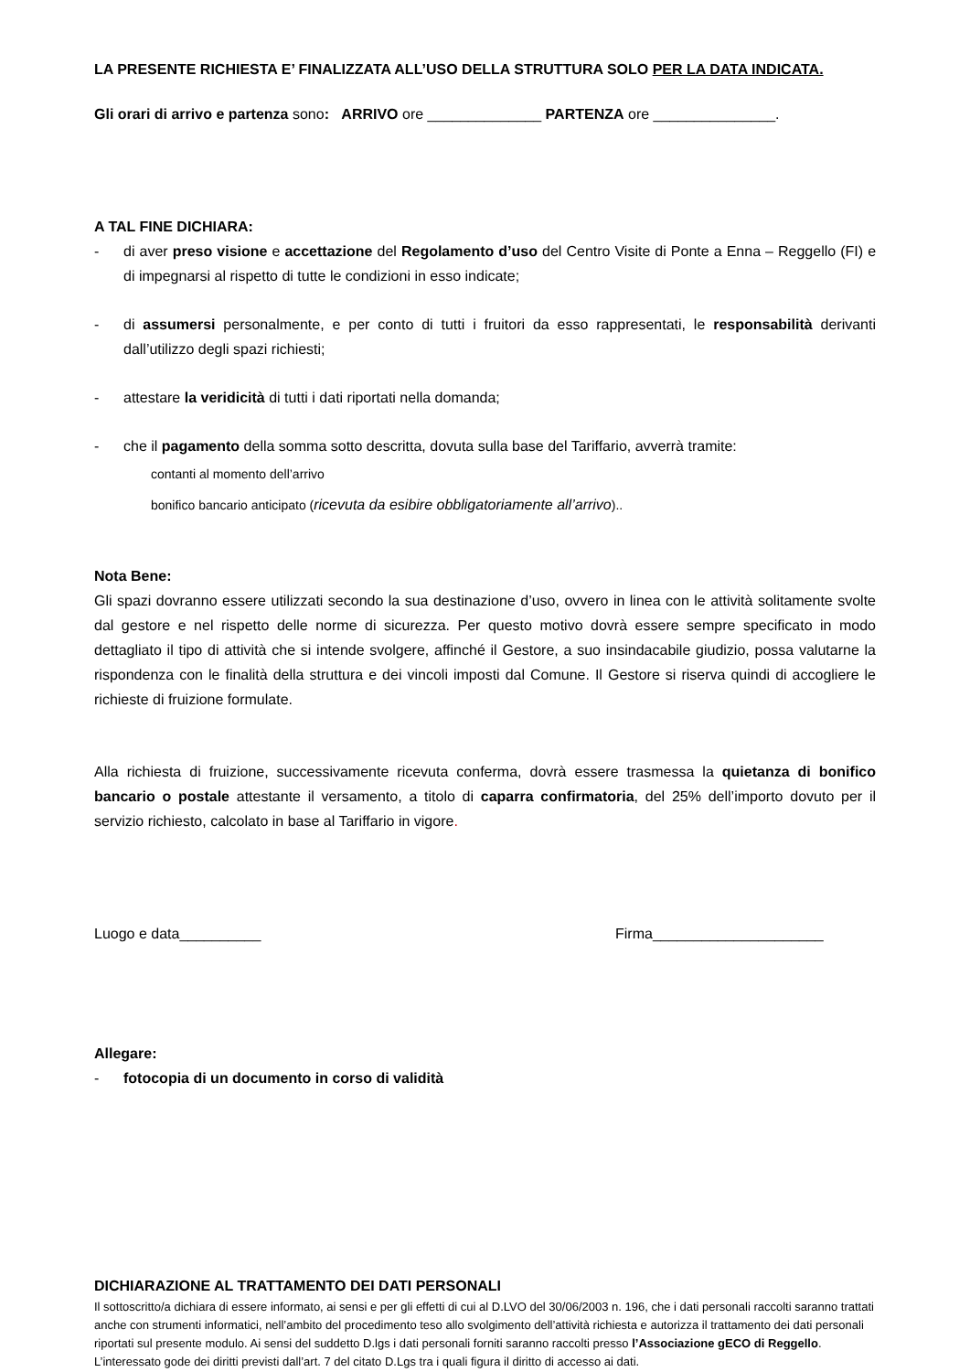LA PRESENTE RICHIESTA E’ FINALIZZATA ALL’USO DELLA STRUTTURA SOLO PER LA DATA INDICATA.
Gli orari di arrivo e partenza sono: ARRIVO ore ______________ PARTENZA ore _______________.
A TAL FINE DICHIARA:
- di aver preso visione e accettazione del Regolamento d’uso del Centro Visite di Ponte a Enna – Reggello (FI) e di impegnarsi al rispetto di tutte le condizioni in esso indicate;
- di assumersi personalmente, e per conto di tutti i fruitori da esso rappresentati, le responsabilità derivanti dall’utilizzo degli spazi richiesti;
- attestare la veridicità di tutti i dati riportati nella domanda;
- che il pagamento della somma sotto descritta, dovuta sulla base del Tariffario, avverrà tramite:
contanti al momento dell’arrivo
bonifico bancario anticipato (ricevuta da esibire obbligatoriamente all’arrivo)..
Nota Bene:
Gli spazi dovranno essere utilizzati secondo la sua destinazione d’uso, ovvero in linea con le attività solitamente svolte dal gestore e nel rispetto delle norme di sicurezza. Per questo motivo dovrà essere sempre specificato in modo dettagliato il tipo di attività che si intende svolgere, affinché il Gestore, a suo insindacabile giudizio, possa valutarne la rispondenza con le finalità della struttura e dei vincoli imposti dal Comune. Il Gestore si riserva quindi di accogliere le richieste di fruizione formulate.
Alla richiesta di fruizione, successivamente ricevuta conferma, dovrà essere trasmessa la quietanza di bonifico bancario o postale attestante il versamento, a titolo di caparra confirmatoria, del 25% dell’importo dovuto per il servizio richiesto, calcolato in base al Tariffario in vigore.
Luogo e data__________ Firma_____________________
Allegare:
- fotocopia di un documento in corso di validità
DICHIARAZIONE AL TRATTAMENTO DEI DATI PERSONALI
Il sottoscritto/a dichiara di essere informato, ai sensi e per gli effetti di cui al D.LVO del 30/06/2003 n. 196, che i dati personali raccolti saranno trattati anche con strumenti informatici, nell’ambito del procedimento teso allo svolgimento dell’attività richiesta e autorizza il trattamento dei dati personali riportati sul presente modulo. Ai sensi del suddetto D.lgs i dati personali forniti saranno raccolti presso l’Associazione gECO di Reggello. L’interessato gode dei diritti previsti dall’art. 7 del citato D.Lgs tra i quali figura il diritto di accesso ai dati.